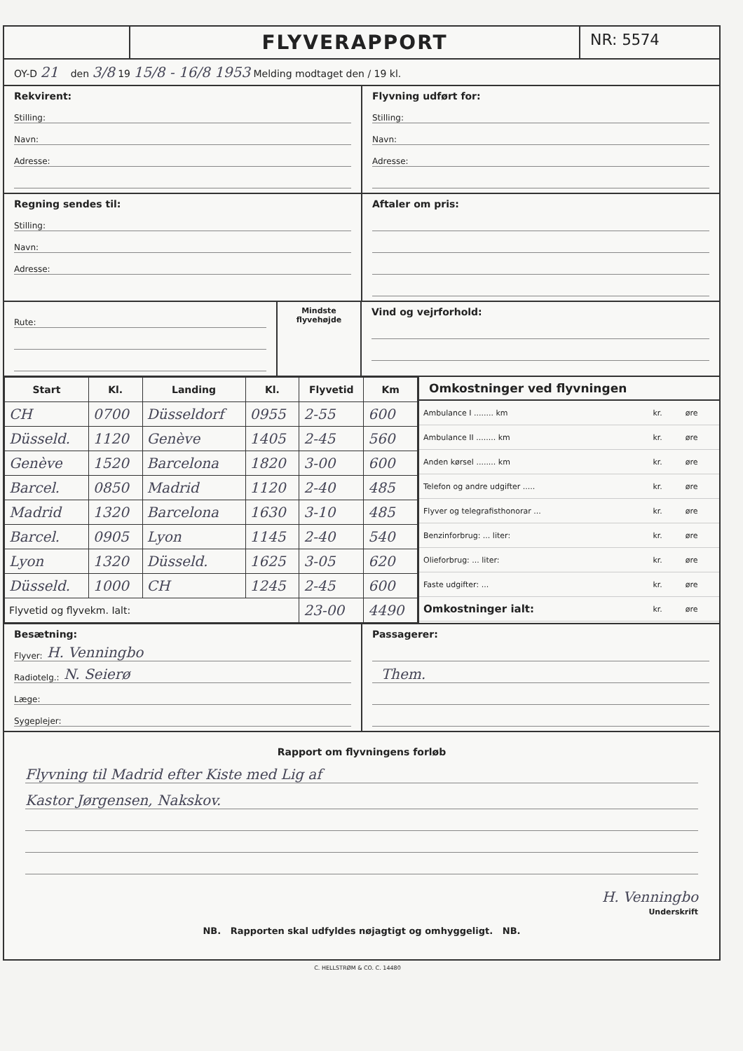FLYVERAPPORT
NR: 5574
OY-D 21 den 3/8 19 15/8 - 16/8 1953 Melding modtaget den / 19 kl.
Rekvirent:
Stilling:
Navn:
Adresse:
Flyvning udført for:
Stilling:
Navn:
Adresse:
Regning sendes til:
Stilling:
Navn:
Adresse:
Aftaler om pris:
Rute:
Mindste flyvehøjde
Vind og vejrforhold:
| Start | Kl. | Landing | Kl. | Flyvetid | Km |
| --- | --- | --- | --- | --- | --- |
| CH | 0700 | Düsseldorf | 0955 | 2-55 | 600 |
| Düsseld. | 1120 | Genève | 1405 | 2-45 | 560 |
| Genève | 1520 | Barcelona | 1820 | 3-00 | 600 |
| Barcel. | 0850 | Madrid | 1120 | 2-40 | 485 |
| Madrid | 1320 | Barcelona | 1630 | 3-10 | 485 |
| Barcel. | 0905 | Lyon | 1145 | 2-40 | 540 |
| Lyon | 1320 | Düsseld. | 1625 | 3-05 | 620 |
| Düsseld. | 1000 | CH | 1245 | 2-45 | 600 |
| Flyvetid og flyvekm. Ialt: | | | | 23-00 | 4490 |
Omkostninger ved flyvningen
| Ambulance I ........ km | kr. | øre |
| Ambulance II ........ km | kr. | øre |
| Anden kørsel ........ km | kr. | øre |
| Telefon og andre udgifter ..... | kr. | øre |
| Flyver og telegrafisthonorar ... | kr. | øre |
| Benzinforbrug: ... liter: | kr. | øre |
| Olieforbrug: ... liter: | kr. | øre |
| Faste udgifter: ... | kr. | øre |
| Omkostninger ialt: | kr. | øre |
Besætning:
Flyver: H. Venningbo
Radiotelg.: N. Seierø
Læge:
Sygeplejer:
Passagerer:
Them.
Rapport om flyvningens forløb
Flyvning til Madrid efter Kiste med Lig af
Kastor Jørgensen, Nakskov.
H. Venningbo
Underskrift
NB. Rapporten skal udfyldes nøjagtigt og omhyggeligt. NB.
C. HELLSTRØM & CO. C. 14480